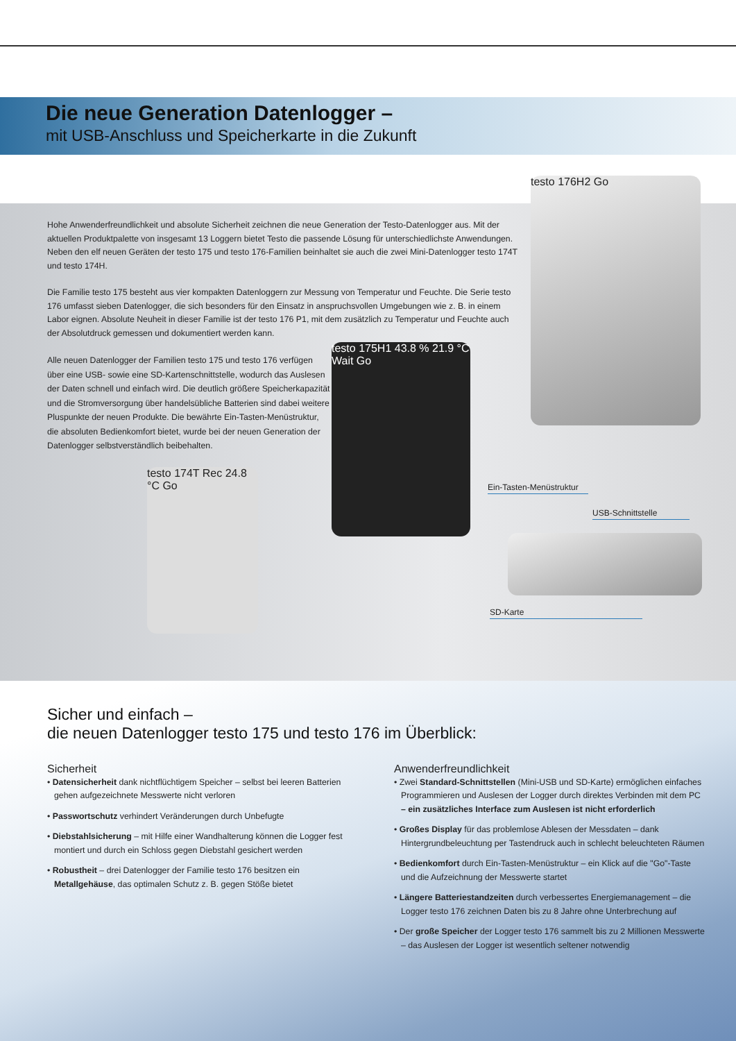Die neue Generation Datenlogger –
mit USB-Anschluss und Speicherkarte in die Zukunft
Hohe Anwenderfreundlichkeit und absolute Sicherheit zeichnen die neue Generation der Testo-Datenlogger aus. Mit der aktuellen Produktpalette von insgesamt 13 Loggern bietet Testo die passende Lösung für unterschiedlichste Anwendungen. Neben den elf neuen Geräten der testo 175 und testo 176-Familien beinhaltet sie auch die zwei Mini-Datenlogger testo 174T und testo 174H.
Die Familie testo 175 besteht aus vier kompakten Datenloggern zur Messung von Temperatur und Feuchte. Die Serie testo 176 umfasst sieben Datenlogger, die sich besonders für den Einsatz in anspruchsvollen Umgebungen wie z. B. in einem Labor eignen. Absolute Neuheit in dieser Familie ist der testo 176 P1, mit dem zusätzlich zu Temperatur und Feuchte auch der Absolutdruck gemessen und dokumentiert werden kann.
Alle neuen Datenlogger der Familien testo 175 und testo 176 verfügen über eine USB- sowie eine SD-Kartenschnittstelle, wodurch das Auslesen der Daten schnell und einfach wird. Die deutlich größere Speicherkapazität und die Stromversorgung über handelsübliche Batterien sind dabei weitere Pluspunkte der neuen Produkte. Die bewährte Ein-Tasten-Menüstruktur, die absoluten Bedienkomfort bietet, wurde bei der neuen Generation der Datenlogger selbstverständlich beibehalten.
testo 176H2 Go
testo 175H1 43.8 % 21.9 °C Wait Go
testo 174T Rec 24.8 °C Go
Ein-Tasten-Menüstruktur
USB-Schnittstelle
SD-Karte
Sicher und einfach –
die neuen Datenlogger testo 175 und testo 176 im Überblick:
Sicherheit
• Datensicherheit dank nichtflüchtigem Speicher – selbst bei leeren Batterien gehen aufgezeichnete Messwerte nicht verloren
• Passwortschutz verhindert Veränderungen durch Unbefugte
• Diebstahlsicherung – mit Hilfe einer Wandhalterung können die Logger fest montiert und durch ein Schloss gegen Diebstahl gesichert werden
• Robustheit – drei Datenlogger der Familie testo 176 besitzen ein Metallgehäuse, das optimalen Schutz z. B. gegen Stöße bietet
Anwenderfreundlichkeit
• Zwei Standard-Schnittstellen (Mini-USB und SD-Karte) ermöglichen einfaches Programmieren und Auslesen der Logger durch direktes Verbinden mit dem PC
– ein zusätzliches Interface zum Auslesen ist nicht erforderlich
• Großes Display für das problemlose Ablesen der Messdaten – dank Hintergrundbeleuchtung per Tastendruck auch in schlecht beleuchteten Räumen
• Bedienkomfort durch Ein-Tasten-Menüstruktur – ein Klick auf die "Go"-Taste und die Aufzeichnung der Messwerte startet
• Längere Batteriestandzeiten durch verbessertes Energiemanagement – die Logger testo 176 zeichnen Daten bis zu 8 Jahre ohne Unterbrechung auf
• Der große Speicher der Logger testo 176 sammelt bis zu 2 Millionen Messwerte – das Auslesen der Logger ist wesentlich seltener notwendig